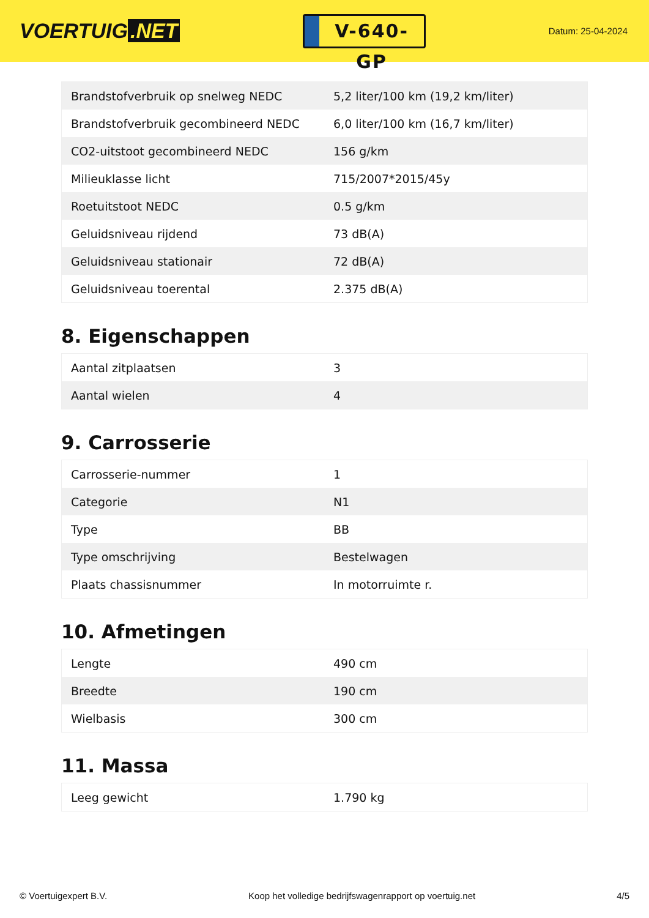VOERTUIG.NET
V-640-GP
Datum: 25-04-2024
| Brandstofverbruik op snelweg NEDC | 5,2 liter/100 km (19,2 km/liter) |
| Brandstofverbruik gecombineerd NEDC | 6,0 liter/100 km (16,7 km/liter) |
| CO2-uitstoot gecombineerd NEDC | 156 g/km |
| Milieuklasse licht | 715/2007*2015/45y |
| Roetuitstoot NEDC | 0.5 g/km |
| Geluidsniveau rijdend | 73 dB(A) |
| Geluidsniveau stationair | 72 dB(A) |
| Geluidsniveau toerental | 2.375 dB(A) |
8. Eigenschappen
| Aantal zitplaatsen | 3 |
| Aantal wielen | 4 |
9. Carrosserie
| Carrosserie-nummer | 1 |
| Categorie | N1 |
| Type | BB |
| Type omschrijving | Bestelwagen |
| Plaats chassisnummer | In motorruimte r. |
10. Afmetingen
| Lengte | 490 cm |
| Breedte | 190 cm |
| Wielbasis | 300 cm |
11. Massa
| Leeg gewicht | 1.790 kg |
© Voertuigexpert B.V. Koop het volledige bedrijfswagenrapport op voertuig.net 4/5